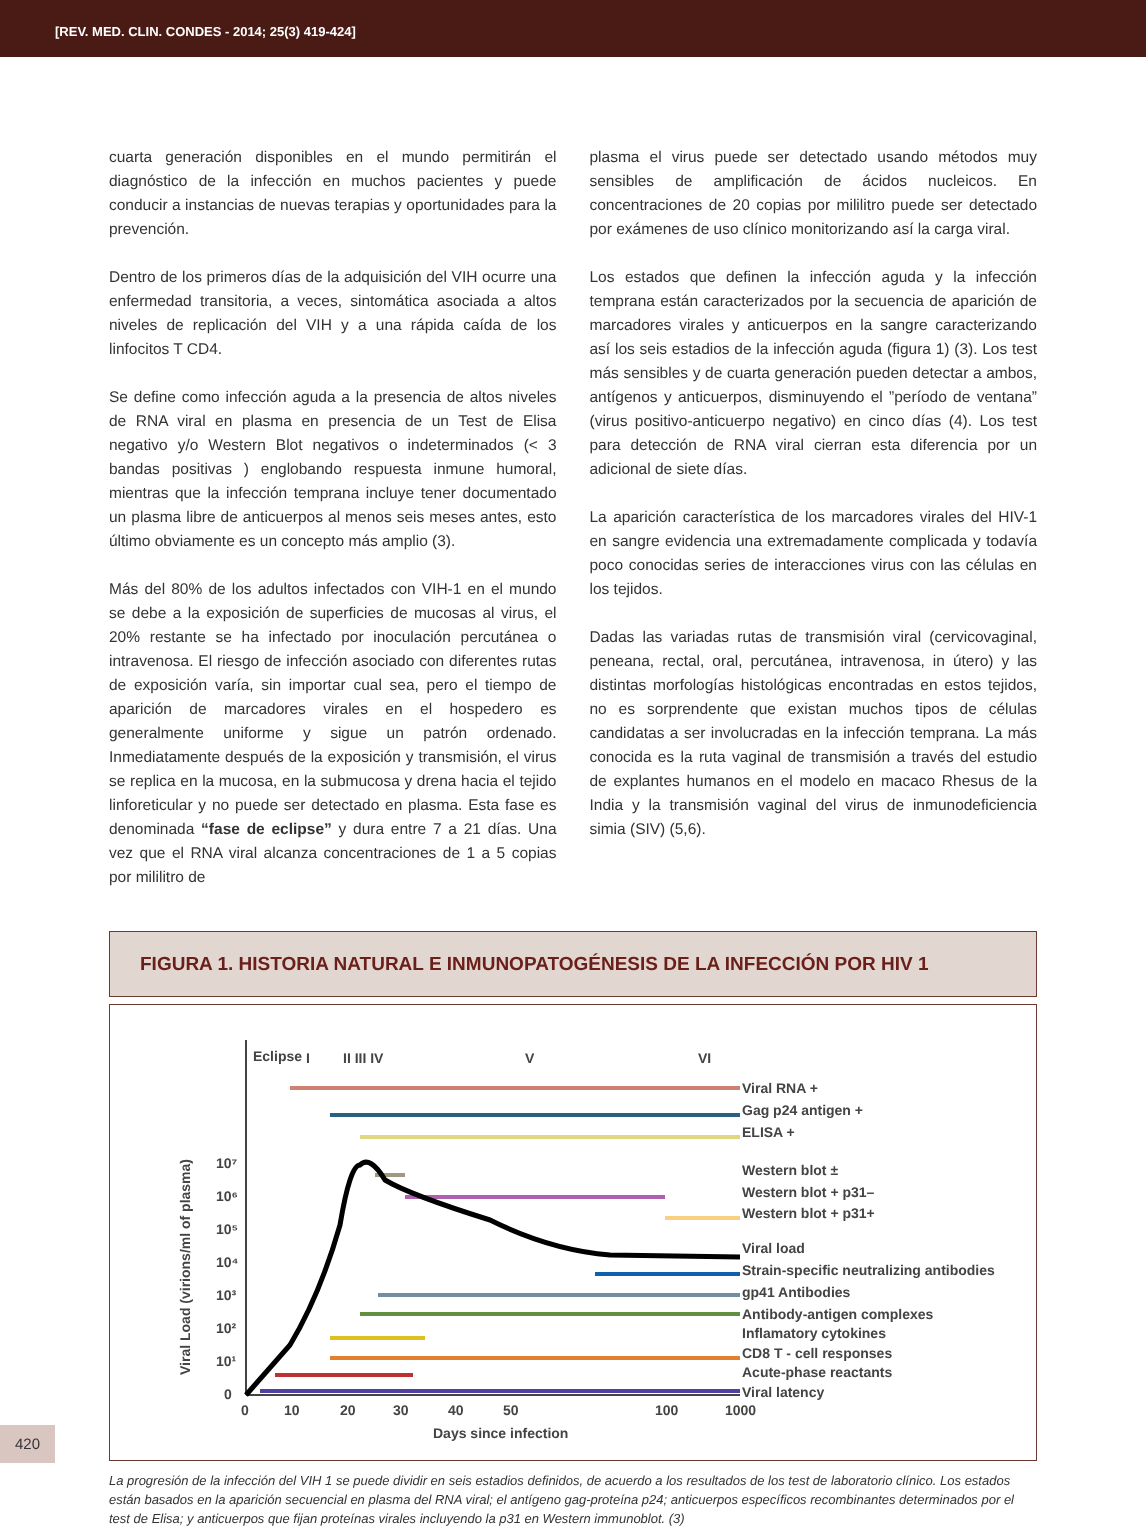[REV. MED. CLIN. CONDES - 2014; 25(3) 419-424]
cuarta generación disponibles en el mundo permitirán el diagnóstico de la infección en muchos pacientes y puede conducir a instancias de nuevas terapias y oportunidades para la prevención.
Dentro de los primeros días de la adquisición del VIH ocurre una enfermedad transitoria, a veces, sintomática asociada a altos niveles de replicación del VIH y a una rápida caída de los linfocitos T CD4.
Se define como infección aguda a la presencia de altos niveles de RNA viral en plasma en presencia de un Test de Elisa negativo y/o Western Blot negativos o indeterminados (< 3 bandas positivas ) englobando respuesta inmune humoral, mientras que la infección temprana incluye tener documentado un plasma libre de anticuerpos al menos seis meses antes, esto último obviamente es un concepto más amplio (3).
Más del 80% de los adultos infectados con VIH-1 en el mundo se debe a la exposición de superficies de mucosas al virus, el 20% restante se ha infectado por inoculación percutánea o intravenosa. El riesgo de infección asociado con diferentes rutas de exposición varía, sin importar cual sea, pero el tiempo de aparición de marcadores virales en el hospedero es generalmente uniforme y sigue un patrón ordenado. Inmediatamente después de la exposición y transmisión, el virus se replica en la mucosa, en la submucosa y drena hacia el tejido linforeticular y no puede ser detectado en plasma. Esta fase es denominada “fase de eclipse” y dura entre 7 a 21 días. Una vez que el RNA viral alcanza concentraciones de 1 a 5 copias por mililitro de
plasma el virus puede ser detectado usando métodos muy sensibles de amplificación de ácidos nucleicos. En concentraciones de 20 copias por mililitro puede ser detectado por exámenes de uso clínico monitorizando así la carga viral.
Los estados que definen la infección aguda y la infección temprana están caracterizados por la secuencia de aparición de marcadores virales y anticuerpos en la sangre caracterizando así los seis estadios de la infección aguda (figura 1) (3). Los test más sensibles y de cuarta generación pueden detectar a ambos, antígenos y anticuerpos, disminuyendo el ”período de ventana” (virus positivo-anticuerpo negativo) en cinco días (4). Los test para detección de RNA viral cierran esta diferencia por un adicional de siete días.
La aparición característica de los marcadores virales del HIV-1 en sangre evidencia una extremadamente complicada y todavía poco conocidas series de interacciones virus con las células en los tejidos.
Dadas las variadas rutas de transmisión viral (cervicovaginal, peneana, rectal, oral, percutánea, intravenosa, in útero) y las distintas morfologías histológicas encontradas en estos tejidos, no es sorprendente que existan muchos tipos de células candidatas a ser involucradas en la infección temprana. La más conocida es la ruta vaginal de transmisión a través del estudio de explantes humanos en el modelo en macaco Rhesus de la India y la transmisión vaginal del virus de inmunodeficiencia simia (SIV) (5,6).
FIGURA 1. HISTORIA NATURAL E INMUNOPATOGÉNESIS DE LA INFECCIÓN POR HIV 1
Eclipse
I
II III IV
V
VI
Viral RNA +
Gag p24 antigen +
ELISA +
Western blot ±
Western blot + p31–
Western blot + p31+
Viral load
Strain-specific neutralizing antibodies
gp41 Antibodies
Antibody-antigen complexes
Inflamatory cytokines
CD8 T - cell responses
Acute-phase reactants
Viral latency
10⁷
10⁶
10⁵
10⁴
10³
10²
10¹
0
0
10
20
30
40
50
100
1000
Days since infection
Viral Load (virions/ml of plasma)
La progresión de la infección del VIH 1 se puede dividir en seis estadios definidos, de acuerdo a los resultados de los test de laboratorio clínico. Los estados están basados en la aparición secuencial en plasma del RNA viral; el antígeno gag-proteína p24; anticuerpos específicos recombinantes determinados por el test de Elisa; y anticuerpos que fijan proteínas virales incluyendo la p31 en Western immunoblot. (3)
420